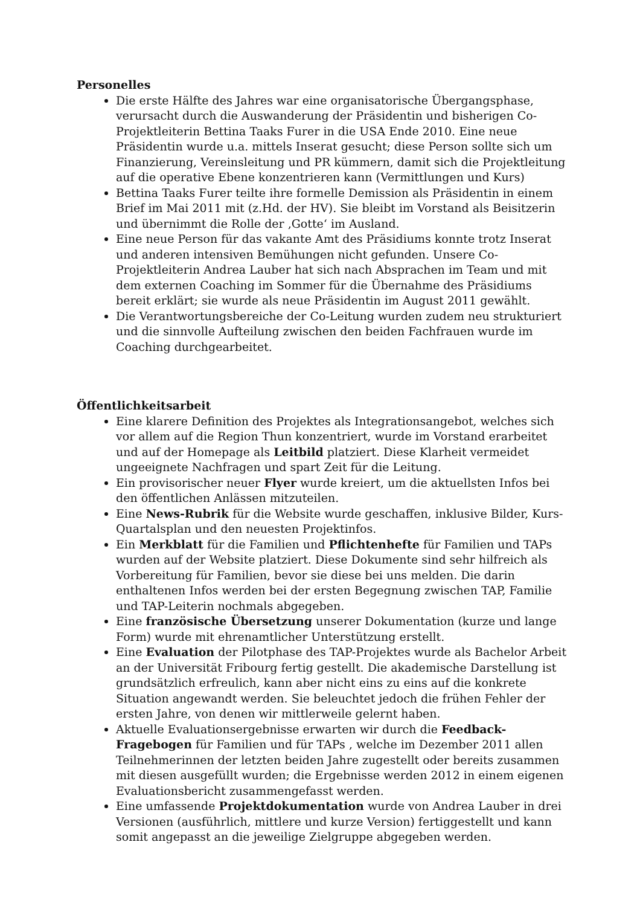Personelles
Die erste Hälfte des Jahres war eine organisatorische Übergangsphase, verursacht durch die Auswanderung der Präsidentin und bisherigen Co-Projektleiterin Bettina Taaks Furer in die USA Ende 2010. Eine neue Präsidentin wurde u.a. mittels Inserat gesucht; diese Person sollte sich um Finanzierung, Vereinsleitung und PR kümmern, damit sich die Projektleitung auf die operative Ebene konzentrieren kann (Vermittlungen und Kurs)
Bettina Taaks Furer teilte ihre formelle Demission als Präsidentin in einem Brief im Mai 2011 mit (z.Hd. der HV). Sie bleibt im Vorstand als Beisitzerin und übernimmt die Rolle der ‚Gotte‘ im Ausland.
Eine neue Person für das vakante Amt des Präsidiums konnte trotz Inserat und anderen intensiven Bemühungen nicht gefunden. Unsere Co-Projektleiterin Andrea Lauber hat sich nach Absprachen im Team und mit dem externen Coaching im Sommer für die Übernahme des Präsidiums bereit erklärt; sie wurde als neue Präsidentin im August 2011 gewählt.
Die Verantwortungsbereiche der Co-Leitung wurden zudem neu strukturiert und die sinnvolle Aufteilung zwischen den beiden Fachfrauen wurde im Coaching durchgearbeitet.
Öffentlichkeitsarbeit
Eine klarere Definition des Projektes als Integrationsangebot, welches sich vor allem auf die Region Thun konzentriert, wurde im Vorstand erarbeitet und auf der Homepage als Leitbild platziert. Diese Klarheit vermeidet ungeeignete Nachfragen und spart Zeit für die Leitung.
Ein provisorischer neuer Flyer wurde kreiert, um die aktuellsten Infos bei den öffentlichen Anlässen mitzuteilen.
Eine News-Rubrik für die Website wurde geschaffen, inklusive Bilder, Kurs-Quartalsplan und den neuesten Projektinfos.
Ein Merkblatt für die Familien und Pflichtenhefte für Familien und TAPs wurden auf der Website platziert. Diese Dokumente sind sehr hilfreich als Vorbereitung für Familien, bevor sie diese bei uns melden. Die darin enthaltenen Infos werden bei der ersten Begegnung zwischen TAP, Familie und TAP-Leiterin nochmals abgegeben.
Eine französische Übersetzung unserer Dokumentation (kurze und lange Form) wurde mit ehrenamtlicher Unterstützung erstellt.
Eine Evaluation der Pilotphase des TAP-Projektes wurde als Bachelor Arbeit an der Universität Fribourg fertig gestellt. Die akademische Darstellung ist grundsätzlich erfreulich, kann aber nicht eins zu eins auf die konkrete Situation angewandt werden. Sie beleuchtet jedoch die frühen Fehler der ersten Jahre, von denen wir mittlerweile gelernt haben.
Aktuelle Evaluationsergebnisse erwarten wir durch die Feedback-Fragebogen für Familien und für TAPs , welche im Dezember 2011 allen Teilnehmerinnen der letzten beiden Jahre zugestellt oder bereits zusammen mit diesen ausgefüllt wurden; die Ergebnisse werden 2012 in einem eigenen Evaluationsbericht zusammengefasst werden.
Eine umfassende Projektdokumentation wurde von Andrea Lauber in drei Versionen (ausführlich, mittlere und kurze Version) fertiggestellt und kann somit angepasst an die jeweilige Zielgruppe abgegeben werden.